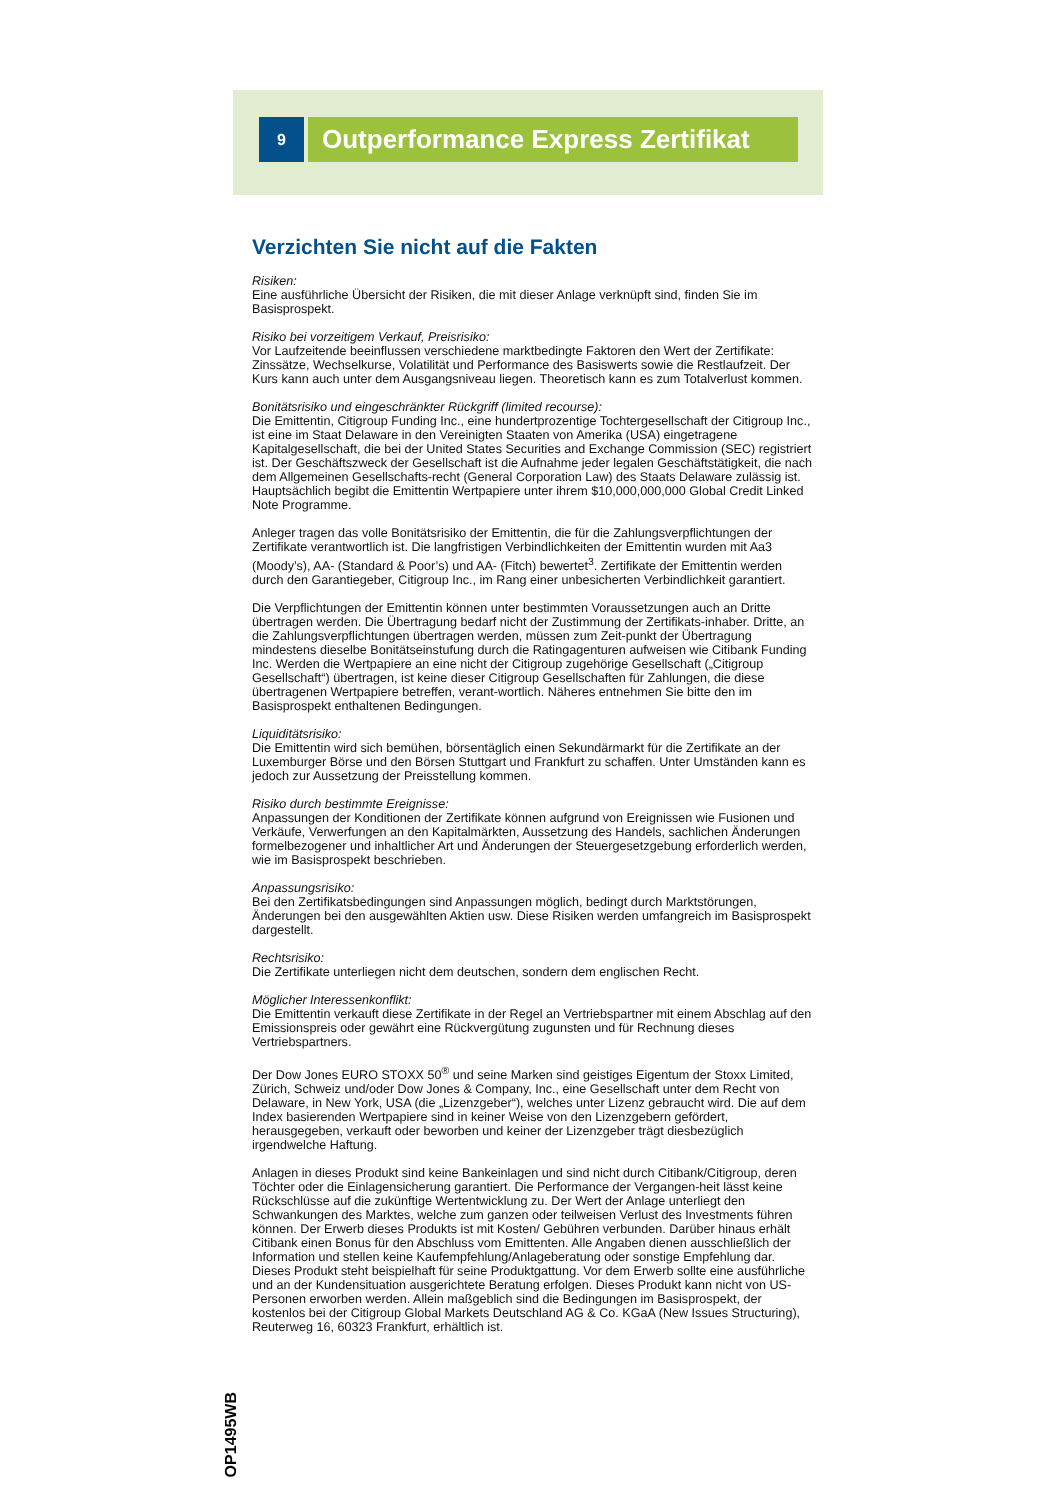9
Outperformance Express Zertifikat
Verzichten Sie nicht auf die Fakten
Risiken:
Eine ausführliche Übersicht der Risiken, die mit dieser Anlage verknüpft sind, finden Sie im Basisprospekt.
Risiko bei vorzeitigem Verkauf, Preisrisiko:
Vor Laufzeitende beeinflussen verschiedene marktbedingte Faktoren den Wert der Zertifikate: Zinssätze, Wechselkurse, Volatilität und Performance des Basiswerts sowie die Restlaufzeit. Der Kurs kann auch unter dem Ausgangsniveau liegen. Theoretisch kann es zum Totalverlust kommen.
Bonitätsrisiko und eingeschränkter Rückgriff (limited recourse):
Die Emittentin, Citigroup Funding Inc., eine hundertprozentige Tochtergesellschaft der Citigroup Inc., ist eine im Staat Delaware in den Vereinigten Staaten von Amerika (USA) eingetragene Kapitalgesellschaft, die bei der United States Securities and Exchange Commission (SEC) registriert ist. Der Geschäftszweck der Gesellschaft ist die Aufnahme jeder legalen Geschäftstätigkeit, die nach dem Allgemeinen Gesellschafts-recht (General Corporation Law) des Staats Delaware zulässig ist. Hauptsächlich begibt die Emittentin Wertpapiere unter ihrem $10,000,000,000 Global Credit Linked Note Programme.
Anleger tragen das volle Bonitätsrisiko der Emittentin, die für die Zahlungsverpflichtungen der Zertifikate verantwortlich ist. Die langfristigen Verbindlichkeiten der Emittentin wurden mit Aa3 (Moody’s), AA- (Standard & Poor’s) und AA- (Fitch) bewertet<sup>3</sup>. Zertifikate der Emittentin werden durch den Garantiegeber, Citigroup Inc., im Rang einer unbesicherten Verbindlichkeit garantiert.
Die Verpflichtungen der Emittentin können unter bestimmten Voraussetzungen auch an Dritte übertragen werden. Die Übertragung bedarf nicht der Zustimmung der Zertifikats-inhaber. Dritte, an die Zahlungsverpflichtungen übertragen werden, müssen zum Zeit-punkt der Übertragung mindestens dieselbe Bonitätseinstufung durch die Ratingagenturen aufweisen wie Citibank Funding Inc. Werden die Wertpapiere an eine nicht der Citigroup zugehörige Gesellschaft („Citigroup Gesellschaft“) übertragen, ist keine dieser Citigroup Gesellschaften für Zahlungen, die diese übertragenen Wertpapiere betreffen, verant-wortlich. Näheres entnehmen Sie bitte den im Basisprospekt enthaltenen Bedingungen.
Liquiditätsrisiko:
Die Emittentin wird sich bemühen, börsentäglich einen Sekundärmarkt für die Zertifikate an der Luxemburger Börse und den Börsen Stuttgart und Frankfurt zu schaffen. Unter Umständen kann es jedoch zur Aussetzung der Preisstellung kommen.
Risiko durch bestimmte Ereignisse:
Anpassungen der Konditionen der Zertifikate können aufgrund von Ereignissen wie Fusionen und Verkäufe, Verwerfungen an den Kapitalmärkten, Aussetzung des Handels, sachlichen Änderungen formelbezogener und inhaltlicher Art und Änderungen der Steuergesetzgebung erforderlich werden, wie im Basisprospekt beschrieben.
Anpassungsrisiko:
Bei den Zertifikatsbedingungen sind Anpassungen möglich, bedingt durch Marktstörungen, Änderungen bei den ausgewählten Aktien usw. Diese Risiken werden umfangreich im Basisprospekt dargestellt.
Rechtsrisiko:
Die Zertifikate unterliegen nicht dem deutschen, sondern dem englischen Recht.
Möglicher Interessenkonflikt:
Die Emittentin verkauft diese Zertifikate in der Regel an Vertriebspartner mit einem Abschlag auf den Emissionspreis oder gewährt eine Rückvergütung zugunsten und für Rechnung dieses Vertriebspartners.
Der Dow Jones EURO STOXX 50<sup>®</sup> und seine Marken sind geistiges Eigentum der Stoxx Limited, Zürich, Schweiz und/oder Dow Jones & Company, Inc., eine Gesellschaft unter dem Recht von Delaware, in New York, USA (die „Lizenzgeber“), welches unter Lizenz gebraucht wird. Die auf dem Index basierenden Wertpapiere sind in keiner Weise von den Lizenzgebern gefördert, herausgegeben, verkauft oder beworben und keiner der Lizenzgeber trägt diesbezüglich irgendwelche Haftung.
Anlagen in dieses Produkt sind keine Bankeinlagen und sind nicht durch Citibank/Citigroup, deren Töchter oder die Einlagensicherung garantiert. Die Performance der Vergangen-heit lässt keine Rückschlüsse auf die zukünftige Wertentwicklung zu. Der Wert der Anlage unterliegt den Schwankungen des Marktes, welche zum ganzen oder teilweisen Verlust des Investments führen können. Der Erwerb dieses Produkts ist mit Kosten/ Gebühren verbunden. Darüber hinaus erhält Citibank einen Bonus für den Abschluss vom Emittenten. Alle Angaben dienen ausschließlich der Information und stellen keine Kaufempfehlung/Anlageberatung oder sonstige Empfehlung dar. Dieses Produkt steht beispielhaft für seine Produktgattung. Vor dem Erwerb sollte eine ausführliche und an der Kundensituation ausgerichtete Beratung erfolgen. Dieses Produkt kann nicht von US-Personen erworben werden. Allein maßgeblich sind die Bedingungen im Basisprospekt, der kostenlos bei der Citigroup Global Markets Deutschland AG & Co. KGaA (New Issues Structuring), Reuterweg 16, 60323 Frankfurt, erhältlich ist.
OP1495WB